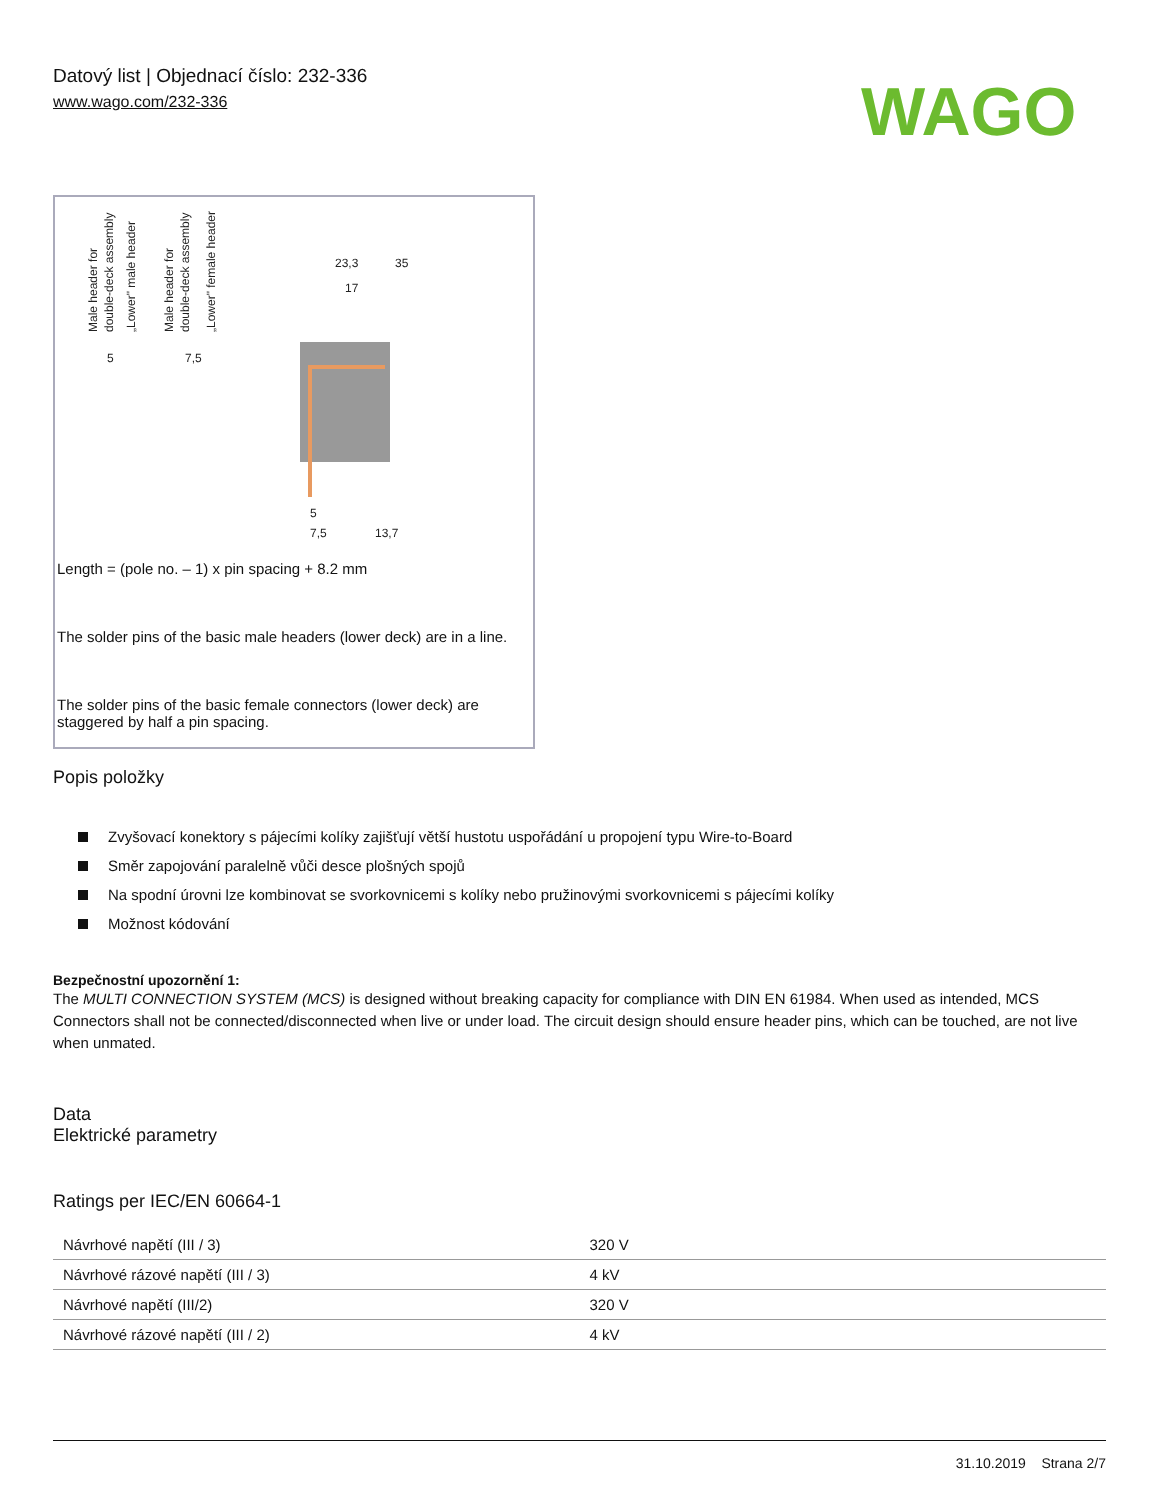Datový list | Objednací číslo: 232-336
www.wago.com/232-336
WAGO
Male header for
double-deck assembly
„Lower" male header
Male header for
double-deck assembly
„Lower" female header
23,3
35
17
5
7,5
5
7,5
13,7
Length = (pole no. – 1) x pin spacing + 8.2 mm
The solder pins of the basic male headers (lower deck) are in a line.
The solder pins of the basic female connectors (lower deck) are staggered by half a pin spacing.
Popis položky
Zvyšovací konektory s pájecími kolíky zajišťují větší hustotu uspořádání u propojení typu Wire-to-Board
Směr zapojování paralelně vůči desce plošných spojů
Na spodní úrovni lze kombinovat se svorkovnicemi s kolíky nebo pružinovými svorkovnicemi s pájecími kolíky
Možnost kódování
Bezpečnostní upozornění 1:
The MULTI CONNECTION SYSTEM (MCS) is designed without breaking capacity for compliance with DIN EN 61984. When used as intended, MCS Connectors shall not be connected/disconnected when live or under load. The circuit design should ensure header pins, which can be touched, are not live when unmated.
Data
Elektrické parametry
Ratings per IEC/EN 60664-1
| Návrhové napětí (III / 3) | 320 V |
| Návrhové rázové napětí (III / 3) | 4 kV |
| Návrhové napětí (III/2) | 320 V |
| Návrhové rázové napětí (III / 2) | 4 kV |
31.10.2019 Strana 2/7